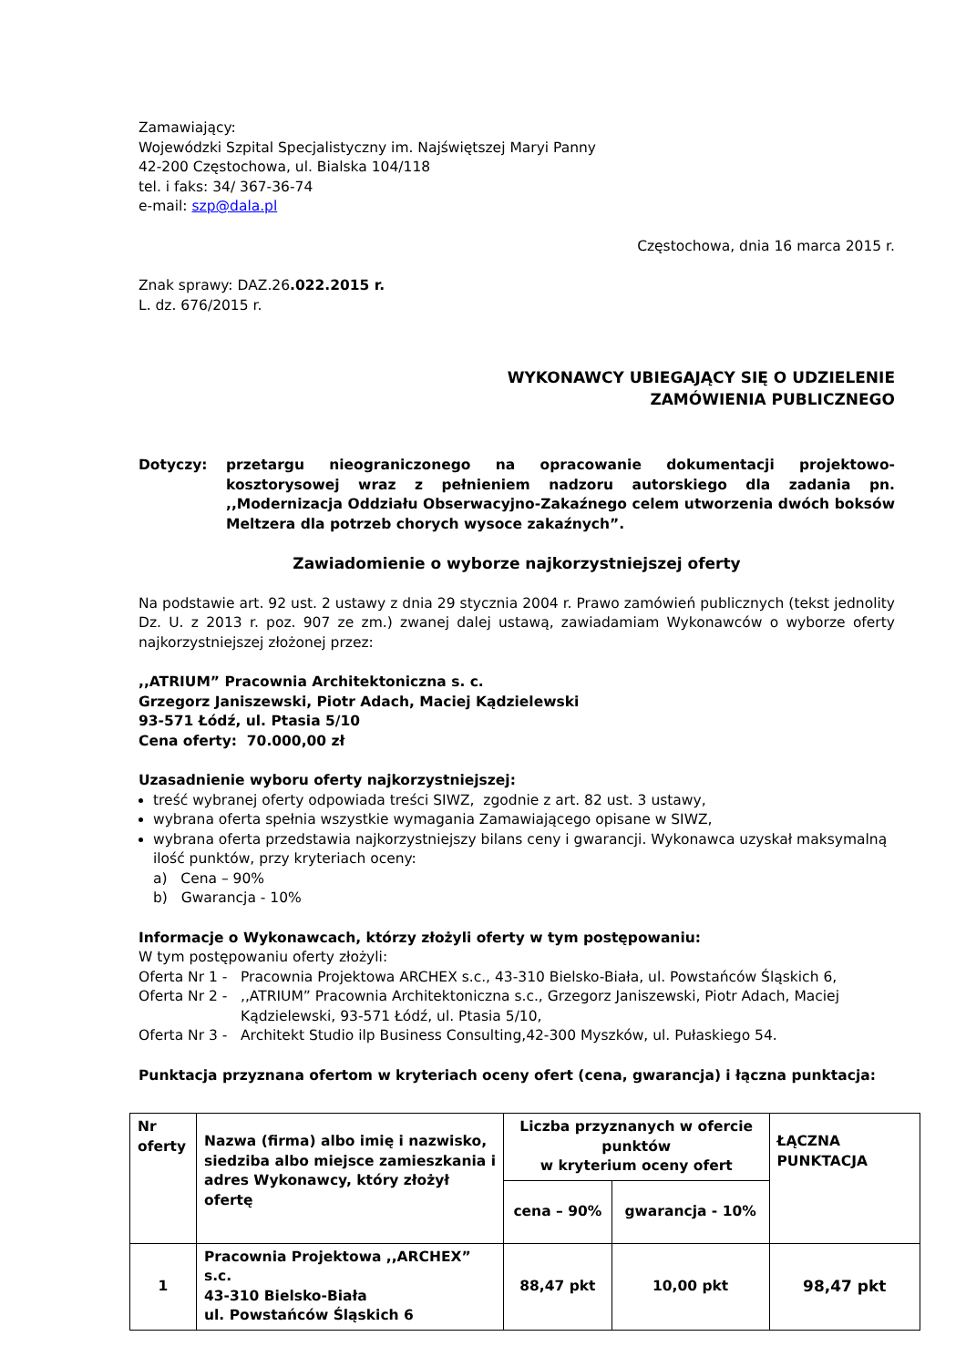Zamawiający:
Wojewódzki Szpital Specjalistyczny im. Najświętszej Maryi Panny
42-200 Częstochowa, ul. Bialska 104/118
tel. i faks: 34/ 367-36-74
e-mail: szp@dala.pl
Częstochowa, dnia 16 marca 2015 r.
Znak sprawy: DAZ.26.022.2015 r.
L. dz. 676/2015 r.
WYKONAWCY UBIEGAJĄCY SIĘ O UDZIELENIE
ZAMÓWIENIA PUBLICZNEGO
Dotyczy: przetargu nieograniczonego na opracowanie dokumentacji projektowo-kosztorysowej wraz z pełnieniem nadzoru autorskiego dla zadania pn. ,,Modernizacja Oddziału Obserwacyjno-Zakaźnego celem utworzenia dwóch boksów Meltzera dla potrzeb chorych wysoce zakaźnych”.
Zawiadomienie o wyborze najkorzystniejszej oferty
Na podstawie art. 92 ust. 2 ustawy z dnia 29 stycznia 2004 r. Prawo zamówień publicznych (tekst jednolity Dz. U. z 2013 r. poz. 907 ze zm.) zwanej dalej ustawą, zawiadamiam Wykonawców o wyborze oferty najkorzystniejszej złożonej przez:
,,ATRIUM” Pracownia Architektoniczna s. c.
Grzegorz Janiszewski, Piotr Adach, Maciej Kądzielewski
93-571 Łódź, ul. Ptasia 5/10
Cena oferty: 70.000,00 zł
Uzasadnienie wyboru oferty najkorzystniejszej:
treść wybranej oferty odpowiada treści SIWZ, zgodnie z art. 82 ust. 3 ustawy,
wybrana oferta spełnia wszystkie wymagania Zamawiającego opisane w SIWZ,
wybrana oferta przedstawia najkorzystniejszy bilans ceny i gwarancji. Wykonawca uzyskał maksymalną ilość punktów, przy kryteriach oceny:
a) Cena – 90%
b) Gwarancja - 10%
Informacje o Wykonawcach, którzy złożyli oferty w tym postępowaniu:
W tym postępowaniu oferty złożyli:
Oferta Nr 1 -
Pracownia Projektowa ARCHEX s.c., 43-310 Bielsko-Biała, ul. Powstańców Śląskich 6,
Oferta Nr 2 -
,,ATRIUM” Pracownia Architektoniczna s.c., Grzegorz Janiszewski, Piotr Adach, Maciej Kądzielewski, 93-571 Łódź, ul. Ptasia 5/10,
Oferta Nr 3 -
Architekt Studio ilp Business Consulting,42-300 Myszków, ul. Pułaskiego 54.
Punktacja przyznana ofertom w kryteriach oceny ofert (cena, gwarancja) i łączna punktacja:
| Nr oferty | Nazwa (firma) albo imię i nazwisko, siedziba albo miejsce zamieszkania i adres Wykonawcy, który złożył ofertę | Liczba przyznanych w ofercie punktów w kryterium oceny ofert | | ŁĄCZNA PUNKTACJA |
| --- | --- | --- | --- | --- |
| | | cena – 90% | gwarancja - 10% | |
| 1 | Pracownia Projektowa ,,ARCHEX” s.c. 43-310 Bielsko-Biała ul. Powstańców Śląskich 6 | 88,47 pkt | 10,00 pkt | 98,47 pkt |